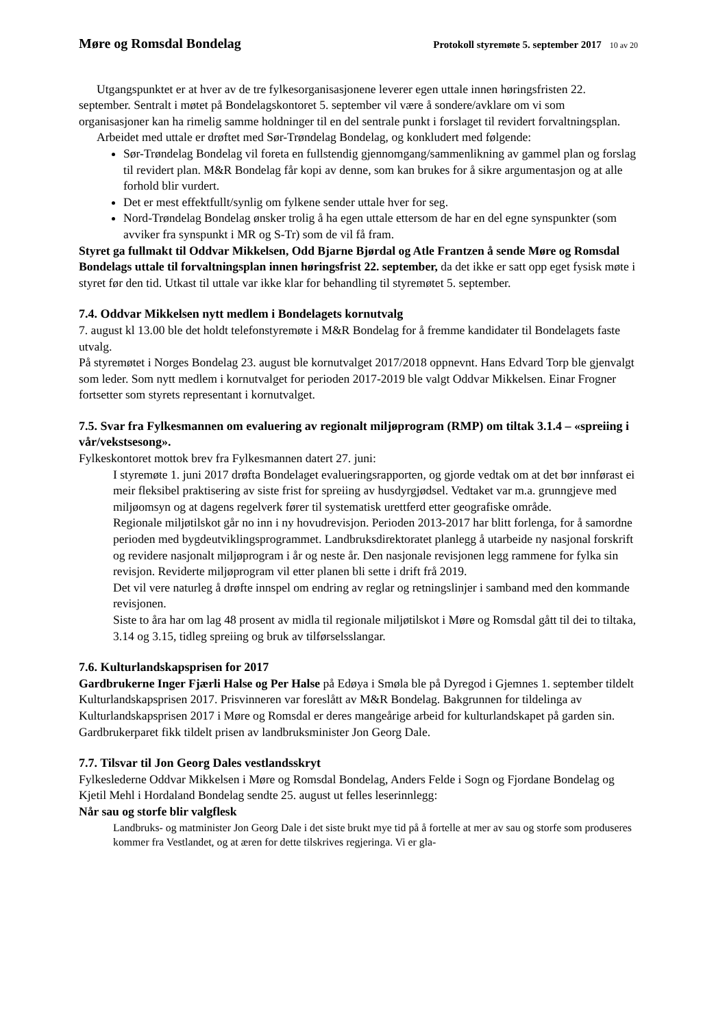Møre og Romsdal Bondelag Protokoll styremøte 5. september 2017 10 av 20
Utgangspunktet er at hver av de tre fylkesorganisasjonene leverer egen uttale innen høringsfristen 22. september. Sentralt i møtet på Bondelagskontoret 5. september vil være å sondere/avklare om vi som organisasjoner kan ha rimelig samme holdninger til en del sentrale punkt i forslaget til revidert forvaltningsplan.
Arbeidet med uttale er drøftet med Sør-Trøndelag Bondelag, og konkludert med følgende:
Sør-Trøndelag Bondelag vil foreta en fullstendig gjennomgang/sammenlikning av gammel plan og forslag til revidert plan. M&R Bondelag får kopi av denne, som kan brukes for å sikre argumentasjon og at alle forhold blir vurdert.
Det er mest effektfullt/synlig om fylkene sender uttale hver for seg.
Nord-Trøndelag Bondelag ønsker trolig å ha egen uttale ettersom de har en del egne synspunkter (som avviker fra synspunkt i MR og S-Tr) som de vil få fram.
Styret ga fullmakt til Oddvar Mikkelsen, Odd Bjarne Bjørdal og Atle Frantzen å sende Møre og Romsdal Bondelags uttale til forvaltningsplan innen høringsfrist 22. september, da det ikke er satt opp eget fysisk møte i styret før den tid. Utkast til uttale var ikke klar for behandling til styremøtet 5. september.
7.4. Oddvar Mikkelsen nytt medlem i Bondelagets kornutvalg
7. august kl 13.00 ble det holdt telefonstyremøte i M&R Bondelag for å fremme kandidater til Bondelagets faste utvalg.
På styremøtet i Norges Bondelag 23. august ble kornutvalget 2017/2018 oppnevnt. Hans Edvard Torp ble gjenvalgt som leder. Som nytt medlem i kornutvalget for perioden 2017-2019 ble valgt Oddvar Mikkelsen. Einar Frogner fortsetter som styrets representant i kornutvalget.
7.5. Svar fra Fylkesmannen om evaluering av regionalt miljøprogram (RMP) om tiltak 3.1.4 – «spreiing i vår/vekstsesong».
Fylkeskontoret mottok brev fra Fylkesmannen datert 27. juni:
I styremøte 1. juni 2017 drøfta Bondelaget evalueringsrapporten, og gjorde vedtak om at det bør innførast ei meir fleksibel praktisering av siste frist for spreiing av husdyrgjødsel. Vedtaket var m.a. grunngjeve med miljøomsyn og at dagens regelverk fører til systematisk urettferd etter geografiske område.
Regionale miljøtilskot går no inn i ny hovudrevisjon. Perioden 2013-2017 har blitt forlenga, for å samordne perioden med bygdeutviklingsprogrammet. Landbruksdirektoratet planlegg å utarbeide ny nasjonal forskrift og revidere nasjonalt miljøprogram i år og neste år. Den nasjonale revisjonen legg rammene for fylka sin revisjon. Reviderte miljøprogram vil etter planen bli sette i drift frå 2019.
Det vil vere naturleg å drøfte innspel om endring av reglar og retningslinjer i samband med den kommande revisjonen.
Siste to åra har om lag 48 prosent av midla til regionale miljøtilskot i Møre og Romsdal gått til dei to tiltaka, 3.14 og 3.15, tidleg spreiing og bruk av tilførselsslangar.
7.6. Kulturlandskapsprisen for 2017
Gardbrukerne Inger Fjærli Halse og Per Halse på Edøya i Smøla ble på Dyregod i Gjemnes 1. september tildelt Kulturlandskapsprisen 2017. Prisvinneren var foreslått av M&R Bondelag. Bakgrunnen for tildelinga av Kulturlandskapsprisen 2017 i Møre og Romsdal er deres mangeårige arbeid for kulturlandskapet på garden sin. Gardbrukerparet fikk tildelt prisen av landbruksminister Jon Georg Dale.
7.7. Tilsvar til Jon Georg Dales vestlandsskryt
Fylkeslederne Oddvar Mikkelsen i Møre og Romsdal Bondelag, Anders Felde i Sogn og Fjordane Bondelag og Kjetil Mehl i Hordaland Bondelag sendte 25. august ut felles leserinnlegg:
Når sau og storfe blir valgflesk
Landbruks- og matminister Jon Georg Dale i det siste brukt mye tid på å fortelle at mer av sau og storfe som produseres kommer fra Vestlandet, og at æren for dette tilskrives regjeringa. Vi er gla-